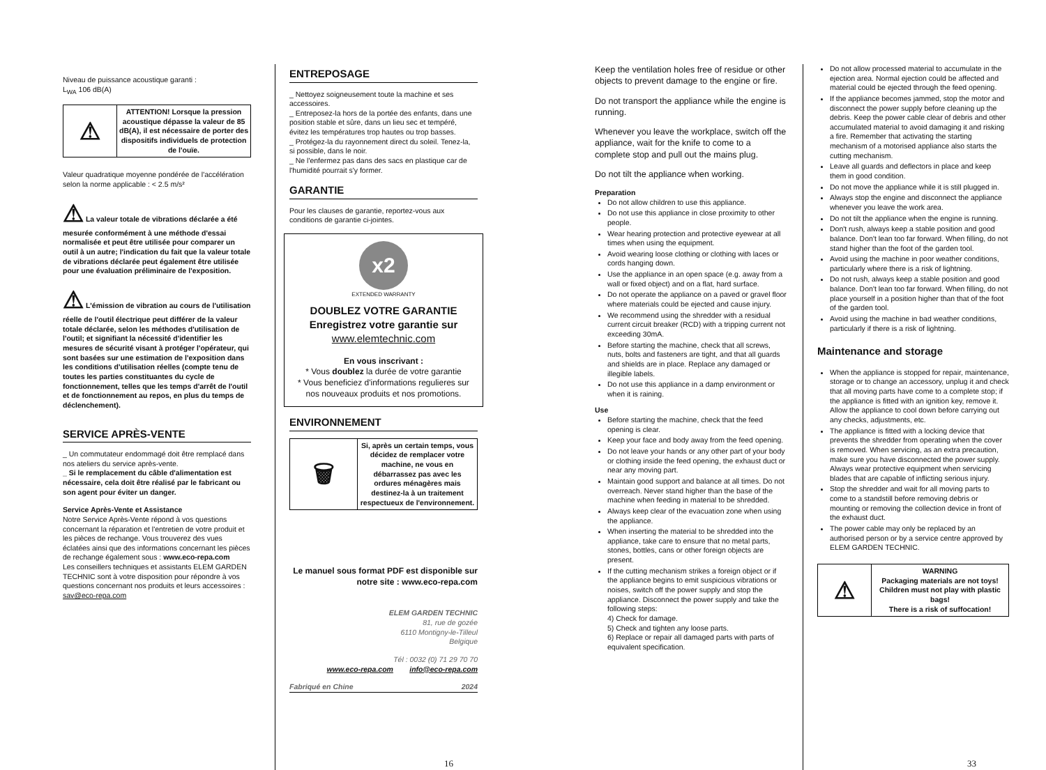Niveau de puissance acoustique garanti :
L<sub>WA</sub> 106 dB(A)
| ⚠ | ATTENTION! Lorsque la pression acoustique dépasse la valeur de 85 dB(A), il est nécessaire de porter des dispositifs individuels de protection de l'ouïe. |
Valeur quadratique moyenne pondérée de l'accélération selon la norme applicable : < 2.5 m/s²
⚠ La valeur totale de vibrations déclarée a été mesurée conformément à une méthode d'essai normalisée et peut être utilisée pour comparer un outil à un autre; l'indication du fait que la valeur totale de vibrations déclarée peut également être utilisée pour une évaluation préliminaire de l'exposition.
⚠ L'émission de vibration au cours de l'utilisation réelle de l'outil électrique peut différer de la valeur totale déclarée, selon les méthodes d'utilisation de l'outil; et signifiant la nécessité d'identifier les mesures de sécurité visant à protéger l'opérateur, qui sont basées sur une estimation de l'exposition dans les conditions d'utilisation réelles (compte tenu de toutes les parties constituantes du cycle de fonctionnement, telles que les temps d'arrêt de l'outil et de fonctionnement au repos, en plus du temps de déclenchement).
SERVICE APRÈS-VENTE
_ Un commutateur endommagé doit être remplacé dans nos ateliers du service après-vente.
_ Si le remplacement du câble d'alimentation est nécessaire, cela doit être réalisé par le fabricant ou son agent pour éviter un danger.
Service Après-Vente et Assistance
Notre Service Après-Vente répond à vos questions concernant la réparation et l'entretien de votre produit et les pièces de rechange. Vous trouverez des vues éclatées ainsi que des informations concernant les pièces de rechange également sous : www.eco-repa.com
Les conseillers techniques et assistants ELEM GARDEN TECHNIC sont à votre disposition pour répondre à vos questions concernant nos produits et leurs accessoires : sav@eco-repa.com
ENTREPOSAGE
_ Nettoyez soigneusement toute la machine et ses accessoires.
_ Entreposez-la hors de la portée des enfants, dans une position stable et sûre, dans un lieu sec et tempéré, évitez les températures trop hautes ou trop basses.
_ Protégez-la du rayonnement direct du soleil. Tenez-la, si possible, dans le noir.
_ Ne l'enfermez pas dans des sacs en plastique car de l'humidité pourrait s'y former.
GARANTIE
Pour les clauses de garantie, reportez-vous aux conditions de garantie ci-jointes.
x2
EXTENDED WARRANTY
DOUBLEZ VOTRE GARANTIE
Enregistrez votre garantie sur
www.elemtechnic.com
En vous inscrivant :
* Vous doublez la durée de votre garantie
* Vous beneficiez d'informations regulieres sur nos nouveaux produits et nos promotions.
ENVIRONNEMENT
| 🗑 | Si, après un certain temps, vous décidez de remplacer votre machine, ne vous en débarrassez pas avec les ordures ménagères mais destinez-la à un traitement respectueux de l'environnement. |
Le manuel sous format PDF est disponible sur notre site : www.eco-repa.com
ELEM GARDEN TECHNIC
81, rue de gozée
6110 Montigny-le-Tilleul
Belgique
Tél : 0032 (0) 71 29 70 70
www.eco-repa.com info@eco-repa.com
Fabriqué en Chine 2024
16
Keep the ventilation holes free of residue or other objects to prevent damage to the engine or fire.
Do not transport the appliance while the engine is running.
Whenever you leave the workplace, switch off the appliance, wait for the knife to come to a complete stop and pull out the mains plug.
Do not tilt the appliance when working.
Preparation
Do not allow children to use this appliance.
Do not use this appliance in close proximity to other people.
Wear hearing protection and protective eyewear at all times when using the equipment.
Avoid wearing loose clothing or clothing with laces or cords hanging down.
Use the appliance in an open space (e.g. away from a wall or fixed object) and on a flat, hard surface.
Do not operate the appliance on a paved or gravel floor where materials could be ejected and cause injury.
We recommend using the shredder with a residual current circuit breaker (RCD) with a tripping current not exceeding 30mA.
Before starting the machine, check that all screws, nuts, bolts and fasteners are tight, and that all guards and shields are in place. Replace any damaged or illegible labels.
Do not use this appliance in a damp environment or when it is raining.
Use
Before starting the machine, check that the feed opening is clear.
Keep your face and body away from the feed opening.
Do not leave your hands or any other part of your body or clothing inside the feed opening, the exhaust duct or near any moving part.
Maintain good support and balance at all times. Do not overreach. Never stand higher than the base of the machine when feeding in material to be shredded.
Always keep clear of the evacuation zone when using the appliance.
When inserting the material to be shredded into the appliance, take care to ensure that no metal parts, stones, bottles, cans or other foreign objects are present.
If the cutting mechanism strikes a foreign object or if the appliance begins to emit suspicious vibrations or noises, switch off the power supply and stop the appliance. Disconnect the power supply and take the following steps:
4) Check for damage.
5) Check and tighten any loose parts.
6) Replace or repair all damaged parts with parts of equivalent specification.
Do not allow processed material to accumulate in the ejection area. Normal ejection could be affected and material could be ejected through the feed opening.
If the appliance becomes jammed, stop the motor and disconnect the power supply before cleaning up the debris. Keep the power cable clear of debris and other accumulated material to avoid damaging it and risking a fire. Remember that activating the starting mechanism of a motorised appliance also starts the cutting mechanism.
Leave all guards and deflectors in place and keep them in good condition.
Do not move the appliance while it is still plugged in.
Always stop the engine and disconnect the appliance whenever you leave the work area.
Do not tilt the appliance when the engine is running.
Don't rush, always keep a stable position and good balance. Don't lean too far forward. When filling, do not stand higher than the foot of the garden tool.
Avoid using the machine in poor weather conditions, particularly where there is a risk of lightning.
Do not rush, always keep a stable position and good balance. Don't lean too far forward. When filling, do not place yourself in a position higher than that of the foot of the garden tool.
Avoid using the machine in bad weather conditions, particularly if there is a risk of lightning.
Maintenance and storage
When the appliance is stopped for repair, maintenance, storage or to change an accessory, unplug it and check that all moving parts have come to a complete stop; if the appliance is fitted with an ignition key, remove it. Allow the appliance to cool down before carrying out any checks, adjustments, etc.
The appliance is fitted with a locking device that prevents the shredder from operating when the cover is removed. When servicing, as an extra precaution, make sure you have disconnected the power supply. Always wear protective equipment when servicing blades that are capable of inflicting serious injury.
Stop the shredder and wait for all moving parts to come to a standstill before removing debris or mounting or removing the collection device in front of the exhaust duct.
The power cable may only be replaced by an authorised person or by a service centre approved by ELEM GARDEN TECHNIC.
| ⚠ | WARNING Packaging materials are not toys! Children must not play with plastic bags! There is a risk of suffocation! |
33